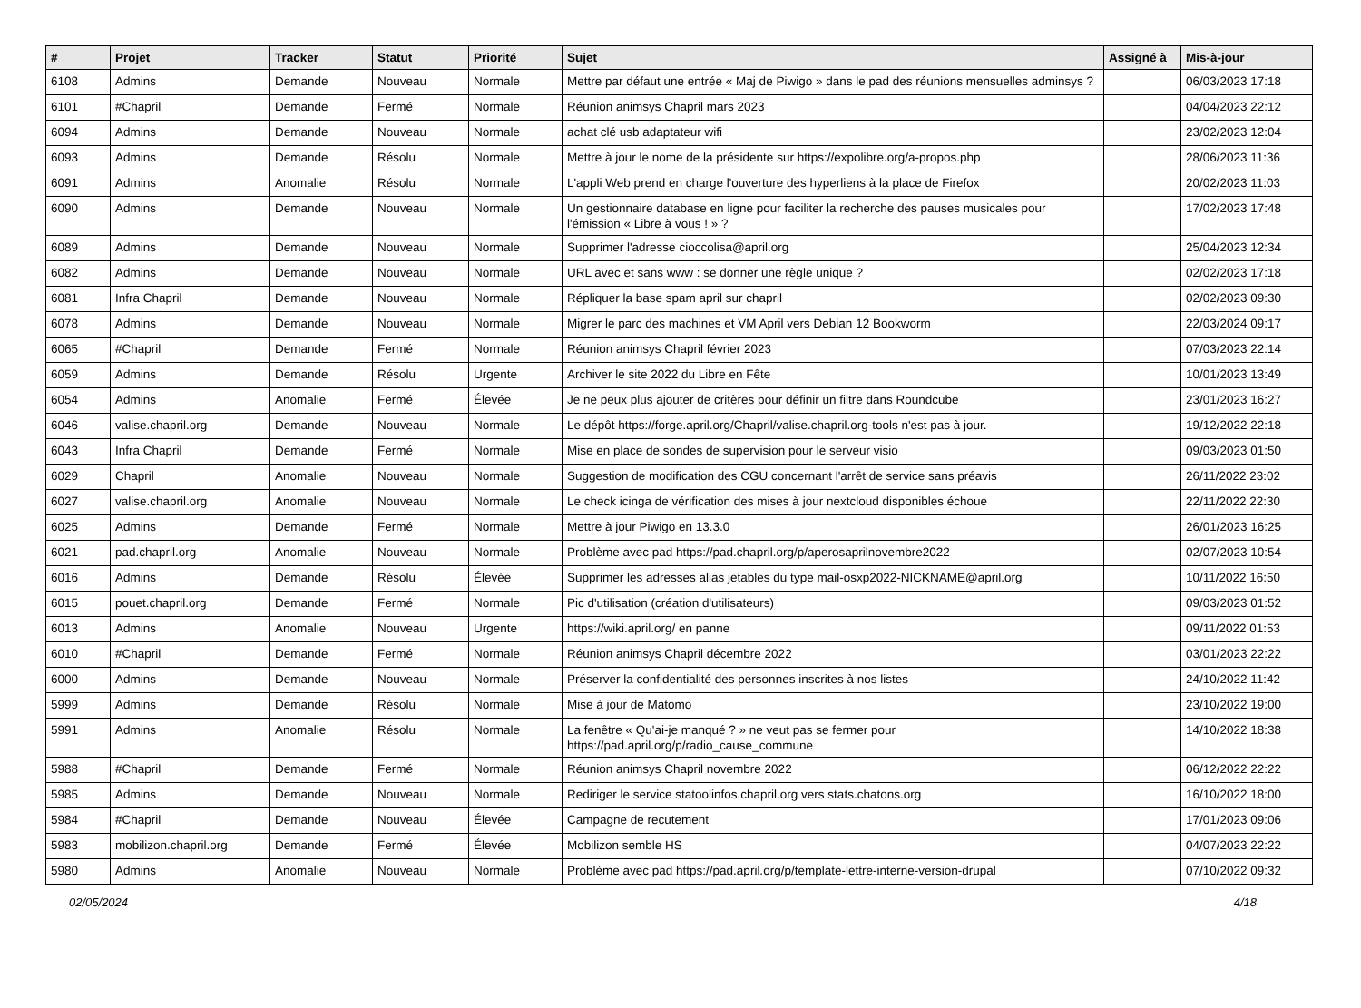| # | Projet | Tracker | Statut | Priorité | Sujet | Assigné à | Mis-à-jour |
| --- | --- | --- | --- | --- | --- | --- | --- |
| 6108 | Admins | Demande | Nouveau | Normale | Mettre par défaut une entrée « Maj de Piwigo » dans le pad des réunions mensuelles adminsys ? | | 06/03/2023 17:18 |
| 6101 | #Chapril | Demande | Fermé | Normale | Réunion animsys Chapril mars 2023 | | 04/04/2023 22:12 |
| 6094 | Admins | Demande | Nouveau | Normale | achat clé usb adaptateur wifi | | 23/02/2023 12:04 |
| 6093 | Admins | Demande | Résolu | Normale | Mettre à jour le nome de la présidente sur https://expolibre.org/a-propos.php | | 28/06/2023 11:36 |
| 6091 | Admins | Anomalie | Résolu | Normale | L'appli Web prend en charge l'ouverture des hyperliens à la place de Firefox | | 20/02/2023 11:03 |
| 6090 | Admins | Demande | Nouveau | Normale | Un gestionnaire database en ligne pour faciliter la recherche des pauses musicales pour l'émission « Libre à vous ! » ? | | 17/02/2023 17:48 |
| 6089 | Admins | Demande | Nouveau | Normale | Supprimer l'adresse cioccolisa@april.org | | 25/04/2023 12:34 |
| 6082 | Admins | Demande | Nouveau | Normale | URL avec et sans www : se donner une règle unique ? | | 02/02/2023 17:18 |
| 6081 | Infra Chapril | Demande | Nouveau | Normale | Répliquer la base spam april sur chapril | | 02/02/2023 09:30 |
| 6078 | Admins | Demande | Nouveau | Normale | Migrer le parc des machines et VM April vers Debian 12 Bookworm | | 22/03/2024 09:17 |
| 6065 | #Chapril | Demande | Fermé | Normale | Réunion animsys Chapril février 2023 | | 07/03/2023 22:14 |
| 6059 | Admins | Demande | Résolu | Urgente | Archiver le site 2022 du Libre en Fête | | 10/01/2023 13:49 |
| 6054 | Admins | Anomalie | Fermé | Élevée | Je ne peux plus ajouter de critères pour définir un filtre dans Roundcube | | 23/01/2023 16:27 |
| 6046 | valise.chapril.org | Demande | Nouveau | Normale | Le dépôt https://forge.april.org/Chapril/valise.chapril.org-tools n'est pas à jour. | | 19/12/2022 22:18 |
| 6043 | Infra Chapril | Demande | Fermé | Normale | Mise en place de sondes de supervision pour le serveur visio | | 09/03/2023 01:50 |
| 6029 | Chapril | Anomalie | Nouveau | Normale | Suggestion de modification des CGU concernant l'arrêt de service sans préavis | | 26/11/2022 23:02 |
| 6027 | valise.chapril.org | Anomalie | Nouveau | Normale | Le check icinga de vérification des mises à jour nextcloud disponibles échoue | | 22/11/2022 22:30 |
| 6025 | Admins | Demande | Fermé | Normale | Mettre à jour Piwigo en 13.3.0 | | 26/01/2023 16:25 |
| 6021 | pad.chapril.org | Anomalie | Nouveau | Normale | Problème avec pad https://pad.chapril.org/p/aperosaprilnovembre2022 | | 02/07/2023 10:54 |
| 6016 | Admins | Demande | Résolu | Élevée | Supprimer les adresses alias jetables du type mail-osxp2022-NICKNAME@april.org | | 10/11/2022 16:50 |
| 6015 | pouet.chapril.org | Demande | Fermé | Normale | Pic d'utilisation (création d'utilisateurs) | | 09/03/2023 01:52 |
| 6013 | Admins | Anomalie | Nouveau | Urgente | https://wiki.april.org/ en panne | | 09/11/2022 01:53 |
| 6010 | #Chapril | Demande | Fermé | Normale | Réunion animsys Chapril décembre 2022 | | 03/01/2023 22:22 |
| 6000 | Admins | Demande | Nouveau | Normale | Préserver la confidentialité des personnes inscrites à nos listes | | 24/10/2022 11:42 |
| 5999 | Admins | Demande | Résolu | Normale | Mise à jour de Matomo | | 23/10/2022 19:00 |
| 5991 | Admins | Anomalie | Résolu | Normale | La fenêtre « Qu'ai-je manqué ? » ne veut pas se fermer pour https://pad.april.org/p/radio_cause_commune | | 14/10/2022 18:38 |
| 5988 | #Chapril | Demande | Fermé | Normale | Réunion animsys Chapril novembre 2022 | | 06/12/2022 22:22 |
| 5985 | Admins | Demande | Nouveau | Normale | Rediriger le service statoolinfos.chapril.org vers stats.chatons.org | | 16/10/2022 18:00 |
| 5984 | #Chapril | Demande | Nouveau | Élevée | Campagne de recutement | | 17/01/2023 09:06 |
| 5983 | mobilizon.chapril.org | Demande | Fermé | Élevée | Mobilizon semble HS | | 04/07/2023 22:22 |
| 5980 | Admins | Anomalie | Nouveau | Normale | Problème avec pad https://pad.april.org/p/template-lettre-interne-version-drupal | | 07/10/2022 09:32 |
02/05/2024 4/18